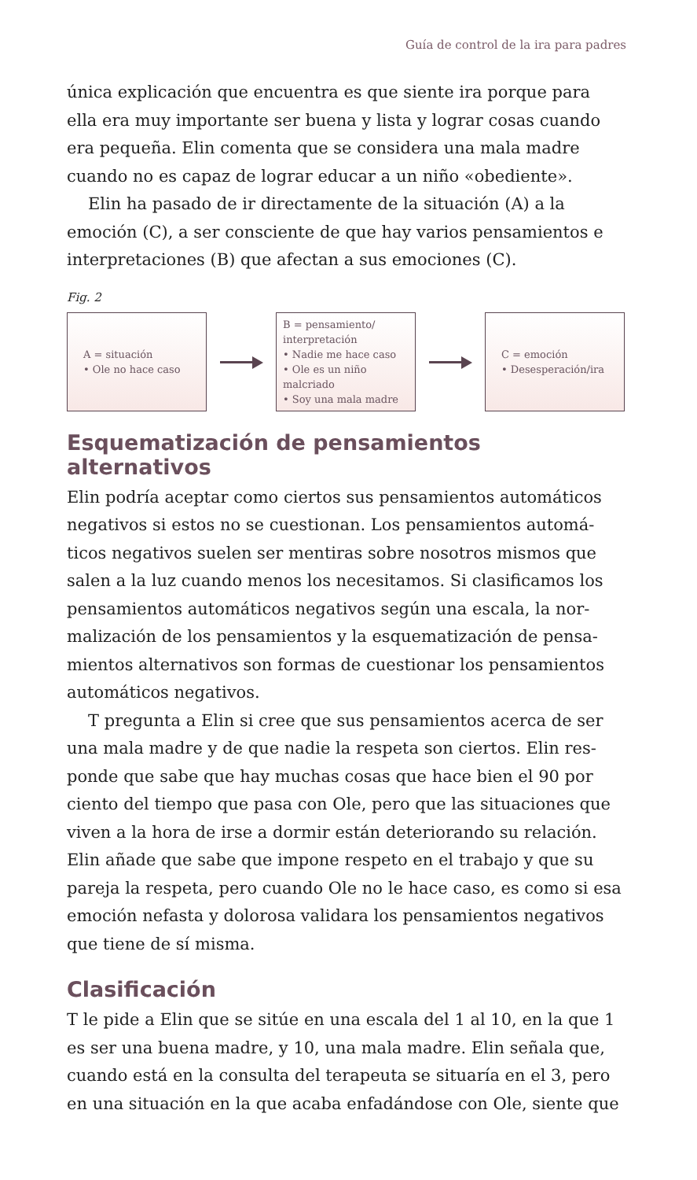Guía de control de la ira para padres
única explicación que encuentra es que siente ira porque para ella era muy importante ser buena y lista y lograr cosas cuando era pequeña. Elin comenta que se considera una mala madre cuando no es capaz de lograr educar a un niño «obediente».
Elin ha pasado de ir directamente de la situación (A) a la emoción (C), a ser consciente de que hay varios pensamientos e interpretaciones (B) que afectan a sus emociones (C).
Fig. 2
A = situación
• Ole no hace caso
B = pensamiento/
interpretación
• Nadie me hace caso
• Ole es un niño malcriado
• Soy una mala madre
C = emoción
• Desesperación/ira
Esquematización de pensamientos alternativos
Elin podría aceptar como ciertos sus pensamientos automáticos negativos si estos no se cuestionan. Los pensamientos automá­ticos negativos suelen ser mentiras sobre nosotros mismos que salen a la luz cuando menos los necesitamos. Si clasificamos los pensamientos automáticos negativos según una escala, la nor­malización de los pensamientos y la esquematización de pensa­mientos alternativos son formas de cuestionar los pensamientos automáticos negativos.
T pregunta a Elin si cree que sus pensamientos acerca de ser una mala madre y de que nadie la respeta son ciertos. Elin res­ponde que sabe que hay muchas cosas que hace bien el 90 por ciento del tiempo que pasa con Ole, pero que las situaciones que viven a la hora de irse a dormir están deteriorando su relación. Elin añade que sabe que impone respeto en el trabajo y que su pareja la respeta, pero cuando Ole no le hace caso, es como si esa emoción nefasta y dolorosa validara los pensamientos negativos que tiene de sí misma.
Clasificación
T le pide a Elin que se sitúe en una escala del 1 al 10, en la que 1 es ser una buena madre, y 10, una mala madre. Elin señala que, cuando está en la consulta del terapeuta se situaría en el 3, pero en una situación en la que acaba enfadándose con Ole, siente que